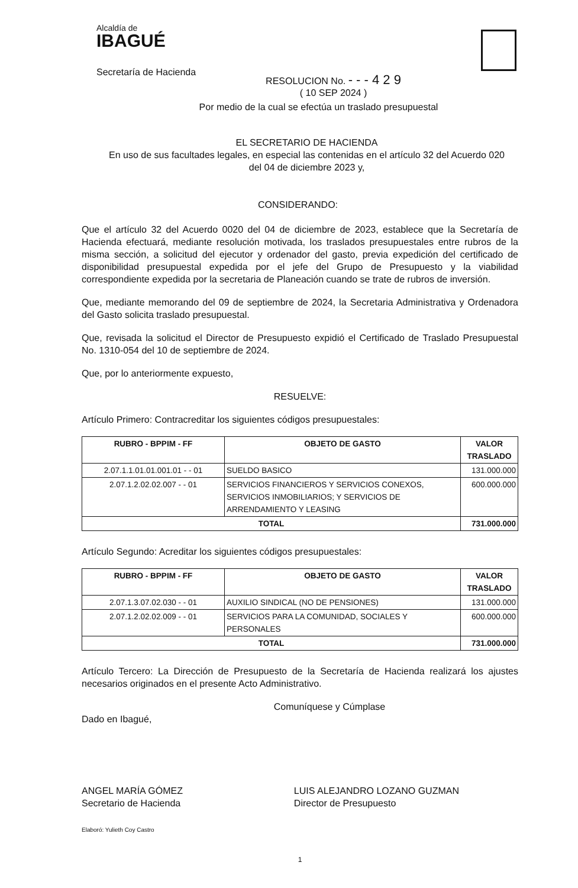Alcaldía de
IBAGUÉ
Secretaría de Hacienda
RESOLUCION No. - - - 4 2 9
( 10 SEP 2024 )
Por medio de la cual se efectúa un traslado presupuestal
EL SECRETARIO DE HACIENDA
En uso de sus facultades legales, en especial las contenidas en el artículo 32 del Acuerdo 020
del 04 de diciembre 2023 y,
CONSIDERANDO:
Que el artículo 32 del Acuerdo 0020 del 04 de diciembre de 2023, establece que la Secretaría de Hacienda efectuará, mediante resolución motivada, los traslados presupuestales entre rubros de la misma sección, a solicitud del ejecutor y ordenador del gasto, previa expedición del certificado de disponibilidad presupuestal expedida por el jefe del Grupo de Presupuesto y la viabilidad correspondiente expedida por la secretaria de Planeación cuando se trate de rubros de inversión.
Que, mediante memorando del 09 de septiembre de 2024, la Secretaria Administrativa y Ordenadora del Gasto solicita traslado presupuestal.
Que, revisada la solicitud el Director de Presupuesto expidió el Certificado de Traslado Presupuestal No. 1310-054 del 10 de septiembre de 2024.
Que, por lo anteriormente expuesto,
RESUELVE:
Artículo Primero: Contracreditar los siguientes códigos presupuestales:
| RUBRO - BPPIM - FF | OBJETO DE GASTO | VALOR TRASLADO |
| --- | --- | --- |
| 2.07.1.1.01.01.001.01 - - 01 | SUELDO BASICO | 131.000.000 |
| 2.07.1.2.02.02.007 - - 01 | SERVICIOS FINANCIEROS Y SERVICIOS CONEXOS, SERVICIOS INMOBILIARIOS; Y SERVICIOS DE ARRENDAMIENTO Y LEASING | 600.000.000 |
| TOTAL | | 731.000.000 |
Artículo Segundo: Acreditar los siguientes códigos presupuestales:
| RUBRO - BPPIM - FF | OBJETO DE GASTO | VALOR TRASLADO |
| --- | --- | --- |
| 2.07.1.3.07.02.030 - - 01 | AUXILIO SINDICAL (NO DE PENSIONES) | 131.000.000 |
| 2.07.1.2.02.02.009 - - 01 | SERVICIOS PARA LA COMUNIDAD, SOCIALES Y PERSONALES | 600.000.000 |
| TOTAL | | 731.000.000 |
Artículo Tercero: La Dirección de Presupuesto de la Secretaría de Hacienda realizará los ajustes necesarios originados en el presente Acto Administrativo.
Comuníquese y Cúmplase
Dado en Ibagué,
ANGEL MARÍA GÓMEZ
Secretario de Hacienda
LUIS ALEJANDRO LOZANO GUZMAN
Director de Presupuesto
Elaboró: Yulieth Coy Castro
1